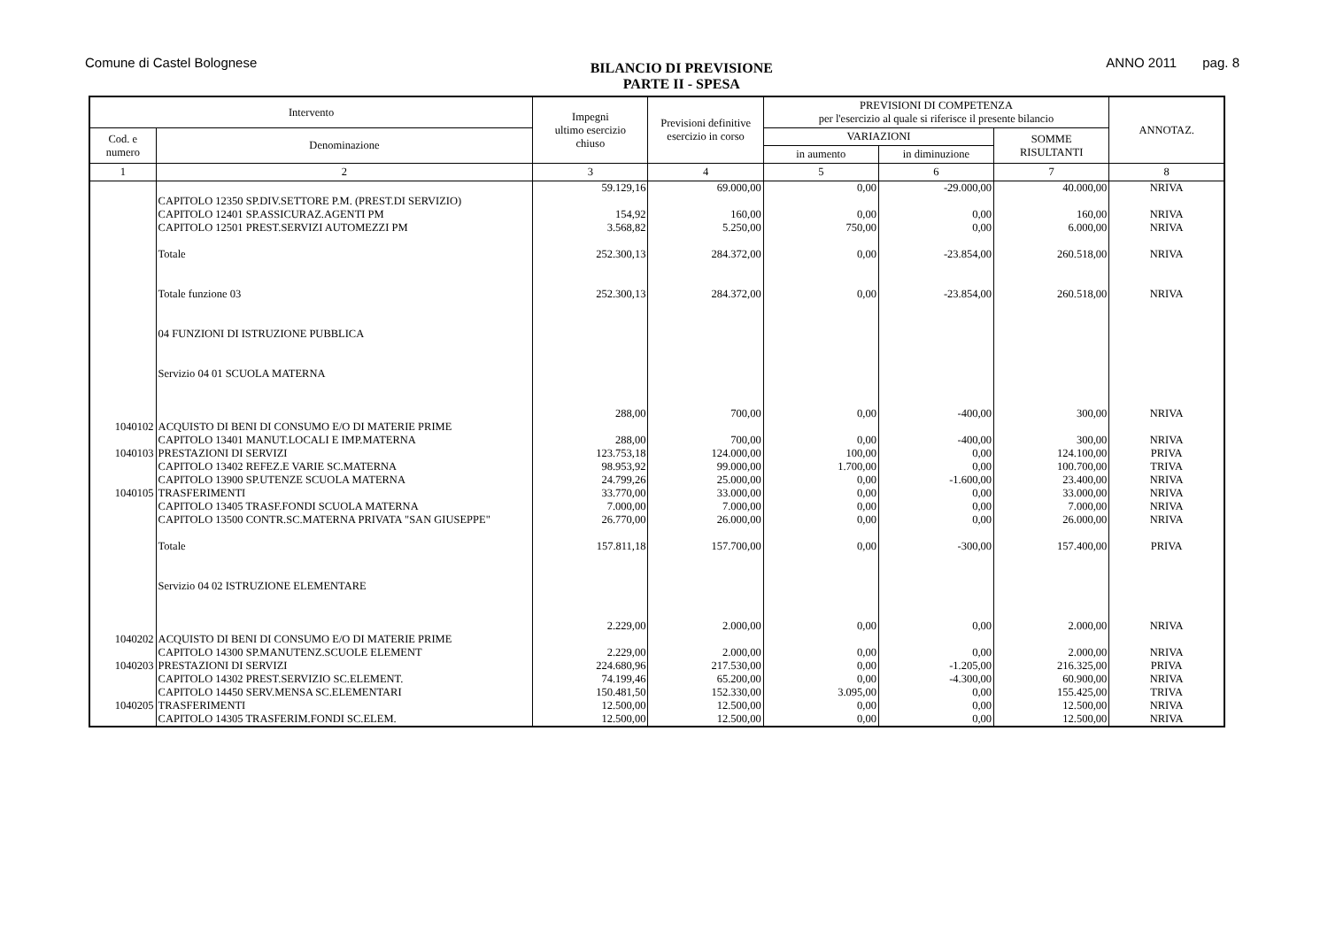Comune di Castel Bolognese
BILANCIO DI PREVISIONE
PARTE II - SPESA
ANNO 2011 pag. 8
| Intervento | | Impegni ultimo esercizio chiuso | Previsioni definitive esercizio in corso | PREVISIONI DI COMPETENZA per l'esercizio al quale si riferisce il presente bilancio | | | ANNOTAZ. |
| --- | --- | --- | --- | --- | --- | --- | --- |
| Cod. e numero | Denominazione | | | VARIAZIONI | | SOMME RISULTANTI | |
| | | | | in aumento | in diminuzione | | |
| 1 | 2 | 3 | 4 | 5 | 6 | 7 | 8 |
| | CAPITOLO 12350 SP.DIV.SETTORE P.M. (PREST.DI SERVIZIO) | 59.129,16 | 69.000,00 | 0,00 | -29.000,00 | 40.000,00 | NRIVA |
| | CAPITOLO 12401 SP.ASSICURAZ.AGENTI PM | 154,92 | 160,00 | 0,00 | 0,00 | 160,00 | NRIVA |
| | CAPITOLO 12501 PREST.SERVIZI AUTOMEZZI PM | 3.568,82 | 5.250,00 | 750,00 | 0,00 | 6.000,00 | NRIVA |
| | Totale | 252.300,13 | 284.372,00 | 0,00 | -23.854,00 | 260.518,00 | NRIVA |
| | Totale funzione 03 | 252.300,13 | 284.372,00 | 0,00 | -23.854,00 | 260.518,00 | NRIVA |
| | 04 FUNZIONI DI ISTRUZIONE PUBBLICA | | | | | | |
| | Servizio 04 01 SCUOLA MATERNA | | | | | | |
| 1040102 | ACQUISTO DI BENI DI CONSUMO E/O DI MATERIE PRIME | 288,00 | 700,00 | 0,00 | -400,00 | 300,00 | NRIVA |
| | CAPITOLO 13401 MANUT.LOCALI E IMP.MATERNA | 288,00 | 700,00 | 0,00 | -400,00 | 300,00 | NRIVA |
| 1040103 | PRESTAZIONI DI SERVIZI | 123.753,18 | 124.000,00 | 100,00 | 0,00 | 124.100,00 | PRIVA |
| | CAPITOLO 13402 REFEZ.E VARIE SC.MATERNA | 98.953,92 | 99.000,00 | 1.700,00 | 0,00 | 100.700,00 | TRIVA |
| | CAPITOLO 13900 SP.UTENZE SCUOLA MATERNA | 24.799,26 | 25.000,00 | 0,00 | -1.600,00 | 23.400,00 | NRIVA |
| 1040105 | TRASFERIMENTI | 33.770,00 | 33.000,00 | 0,00 | 0,00 | 33.000,00 | NRIVA |
| | CAPITOLO 13405 TRASF.FONDI SCUOLA MATERNA | 7.000,00 | 7.000,00 | 0,00 | 0,00 | 7.000,00 | NRIVA |
| | CAPITOLO 13500 CONTR.SC.MATERNA PRIVATA "SAN GIUSEPPE" | 26.770,00 | 26.000,00 | 0,00 | 0,00 | 26.000,00 | NRIVA |
| | Totale | 157.811,18 | 157.700,00 | 0,00 | -300,00 | 157.400,00 | PRIVA |
| | Servizio 04 02 ISTRUZIONE ELEMENTARE | | | | | | |
| 1040202 | ACQUISTO DI BENI DI CONSUMO E/O DI MATERIE PRIME | 2.229,00 | 2.000,00 | 0,00 | 0,00 | 2.000,00 | NRIVA |
| | CAPITOLO 14300 SP.MANUTENZ.SCUOLE ELEMENT | 2.229,00 | 2.000,00 | 0,00 | 0,00 | 2.000,00 | NRIVA |
| 1040203 | PRESTAZIONI DI SERVIZI | 224.680,96 | 217.530,00 | 0,00 | -1.205,00 | 216.325,00 | PRIVA |
| | CAPITOLO 14302 PREST.SERVIZIO SC.ELEMENT. | 74.199,46 | 65.200,00 | 0,00 | -4.300,00 | 60.900,00 | NRIVA |
| | CAPITOLO 14450 SERV.MENSA SC.ELEMENTARI | 150.481,50 | 152.330,00 | 3.095,00 | 0,00 | 155.425,00 | TRIVA |
| 1040205 | TRASFERIMENTI | 12.500,00 | 12.500,00 | 0,00 | 0,00 | 12.500,00 | NRIVA |
| | CAPITOLO 14305 TRASFERIM.FONDI SC.ELEM. | 12.500,00 | 12.500,00 | 0,00 | 0,00 | 12.500,00 | NRIVA |